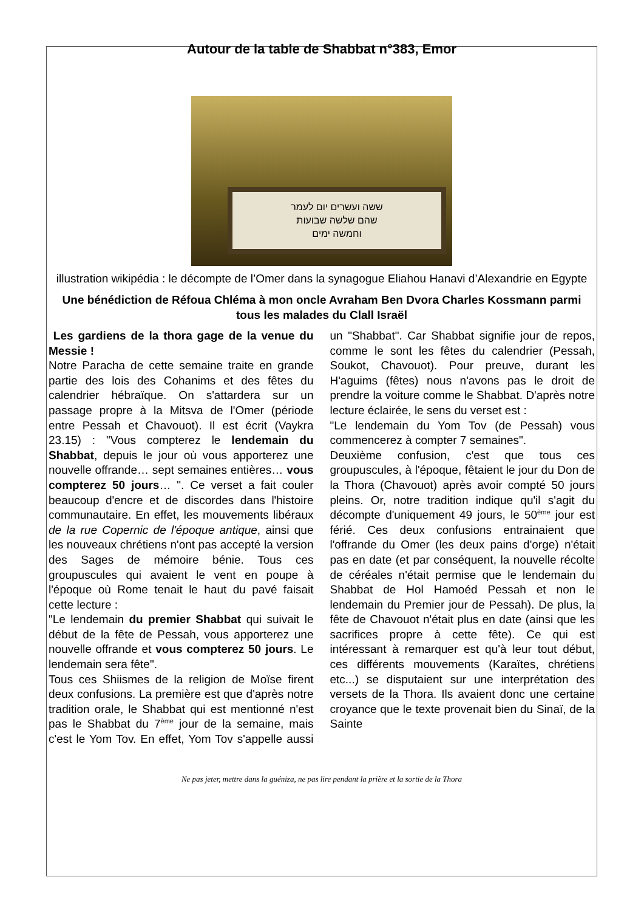Autour de la table de Shabbat n°383, Emor
ששה ועשרים יום לעמר
שהם שלשה שבועות
וחמשה ימים
illustration wikipédia : le décompte de l’Omer dans la synagogue Eliahou Hanavi d’Alexandrie en Egypte
Une bénédiction de Réfoua Chléma à mon oncle Avraham Ben Dvora Charles Kossmann parmi tous les malades du Clall Israël
Les gardiens de la thora gage de la venue du Messie !
Notre Paracha de cette semaine traite en grande partie des lois des Cohanims et des fêtes du calendrier hébraïque. On s'attardera sur un passage propre à la Mitsva de l'Omer (période entre Pessah et Chavouot). Il est écrit (Vaykra 23.15) : "Vous compterez le lendemain du Shabbat, depuis le jour où vous apporterez une nouvelle offrande… sept semaines entières… vous compterez 50 jours… ". Ce verset a fait couler beaucoup d'encre et de discordes dans l'histoire communautaire. En effet, les mouvements libéraux de la rue Copernic de l'époque antique, ainsi que les nouveaux chrétiens n'ont pas accepté la version des Sages de mémoire bénie. Tous ces groupuscules qui avaient le vent en poupe à l'époque où Rome tenait le haut du pavé faisait cette lecture :
"Le lendemain du premier Shabbat qui suivait le début de la fête de Pessah, vous apporterez une nouvelle offrande et vous compterez 50 jours. Le lendemain sera fête".
Tous ces Shiismes de la religion de Moïse firent deux confusions. La première est que d'après notre tradition orale, le Shabbat qui est mentionné n'est pas le Shabbat du 7<sup>ème</sup> jour de la semaine, mais c'est le Yom Tov. En effet, Yom Tov s'appelle aussi un "Shabbat". Car Shabbat signifie jour de repos, comme le sont les fêtes du calendrier (Pessah, Soukot, Chavouot). Pour preuve, durant les H'aguims (fêtes) nous n'avons pas le droit de prendre la voiture comme le Shabbat. D'après notre lecture éclairée, le sens du verset est :
"Le lendemain du Yom Tov (de Pessah) vous commencerez à compter 7 semaines".
Deuxième confusion, c'est que tous ces groupuscules, à l'époque, fêtaient le jour du Don de la Thora (Chavouot) après avoir compté 50 jours pleins. Or, notre tradition indique qu'il s'agit du décompte d'uniquement 49 jours, le 50<sup>ème</sup> jour est férié. Ces deux confusions entrainaient que l'offrande du Omer (les deux pains d'orge) n'était pas en date (et par conséquent, la nouvelle récolte de céréales n'était permise que le lendemain du Shabbat de Hol Hamoéd Pessah et non le lendemain du Premier jour de Pessah). De plus, la fête de Chavouot n'était plus en date (ainsi que les sacrifices propre à cette fête). Ce qui est intéressant à remarquer est qu'à leur tout début, ces différents mouvements (Karaïtes, chrétiens etc...) se disputaient sur une interprétation des versets de la Thora. Ils avaient donc une certaine croyance que le texte provenait bien du Sinaï, de la Sainte
Ne pas jeter, mettre dans la guéniza, ne pas lire pendant la prière et la sortie de la Thora